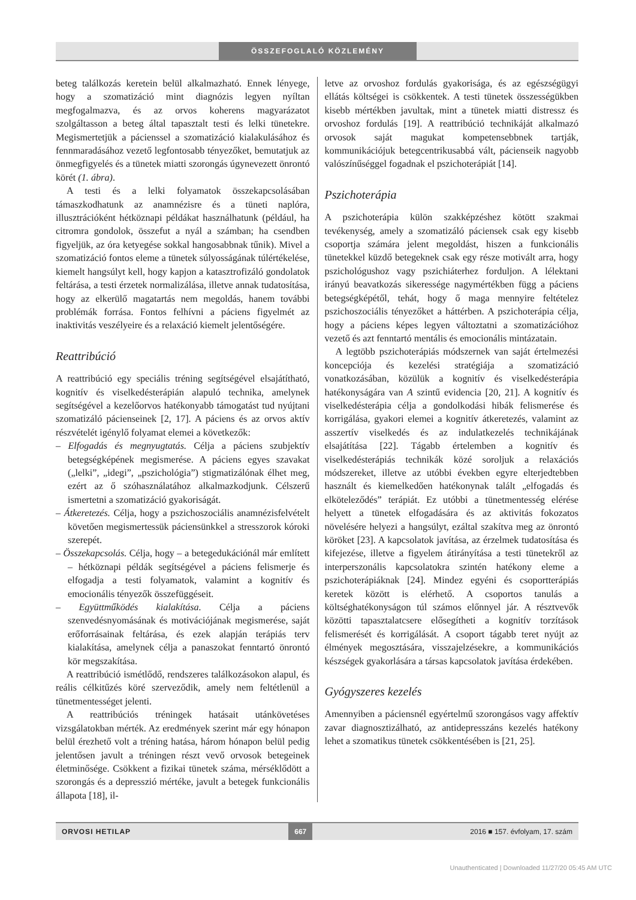ÖSSZEFOGLALÓ KÖZLEMÉNY
beteg találkozás keretein belül alkalmazható. Ennek lényege, hogy a szomatizáció mint diagnózis legyen nyíltan megfogalmazva, és az orvos koherens magyarázatot szolgáltasson a beteg által tapasztalt testi és lelki tünetekre. Megismertetjük a pácienssel a szomatizáció kialakulásához és fennmaradásához vezető legfontosabb tényezőket, bemutatjuk az önmegfigyelés és a tünetek miatti szorongás úgynevezett önrontó körét (1. ábra).
A testi és a lelki folyamatok összekapcsolásában támaszkodhatunk az anamnézisre és a tüneti naplóra, illusztrációként hétköznapi példákat használhatunk (például, ha citromra gondolok, összefut a nyál a számban; ha csendben figyeljük, az óra ketyegése sokkal hangosabbnak tűnik). Mivel a szomatizáció fontos eleme a tünetek súlyosságának túlértékelése, kiemelt hangsúlyt kell, hogy kapjon a katasztrofizáló gondolatok feltárása, a testi érzetek normalizálása, illetve annak tudatosítása, hogy az elkerülő magatartás nem megoldás, hanem további problémák forrása. Fontos felhívni a páciens figyelmét az inaktivitás veszélyeire és a relaxáció kiemelt jelentőségére.
Reattribúció
A reattribúció egy speciális tréning segítségével elsajátítható, kognitív és viselkedésterápián alapuló technika, amelynek segítségével a kezelőorvos hatékonyabb támogatást tud nyújtani szomatizáló pácienseinek [2, 17]. A páciens és az orvos aktív részvételét igénylő folyamat elemei a következők:
– Elfogadás és megnyugtatás. Célja a páciens szubjektív betegségképének megismerése. A páciens egyes szavakat („lelki”, „idegi”, „pszichológia”) stigmatizálónak élhet meg, ezért az ő szóhasználatához alkalmazkodjunk. Célszerű ismertetni a szomatizáció gyakoriságát.
– Átkeretezés. Célja, hogy a pszichoszociális anamnézisfelvételt követően megismertessük páciensünkkel a stresszorok kóroki szerepét.
– Összekapcsolás. Célja, hogy – a betegedukációnál már említett – hétköznapi példák segítségével a páciens felismerje és elfogadja a testi folyamatok, valamint a kognitív és emocionális tényezők összefüggéseit.
– Együttműködés kialakítása. Célja a páciens szenvedésnyomásának és motivációjának megismerése, saját erőforrásainak feltárása, és ezek alapján terápiás terv kialakítása, amelynek célja a panaszokat fenntartó önrontó kör megszakítása.
A reattribúció ismétlődő, rendszeres találkozásokon alapul, és reális célkitűzés köré szerveződik, amely nem feltétlenül a tünetmentességet jelenti.
A reattribúciós tréningek hatásait utánkövetéses vizsgálatokban mérték. Az eredmények szerint már egy hónapon belül érezhető volt a tréning hatása, három hónapon belül pedig jelentősen javult a tréningen részt vevő orvosok betegeinek életminősége. Csökkent a fizikai tünetek száma, mérséklődött a szorongás és a depresszió mértéke, javult a betegek funkcionális állapota [18], il-
letve az orvoshoz fordulás gyakorisága, és az egészségügyi ellátás költségei is csökkentek. A testi tünetek összességükben kisebb mértékben javultak, mint a tünetek miatti distressz és orvoshoz fordulás [19]. A reattribúció technikáját alkalmazó orvosok saját magukat kompetensebbnek tartják, kommunikációjuk betegcentrikusabbá vált, pácienseik nagyobb valószínűséggel fogadnak el pszichoterápiát [14].
Pszichoterápia
A pszichoterápia külön szakképzéshez kötött szakmai tevékenység, amely a szomatizáló páciensek csak egy kisebb csoportja számára jelent megoldást, hiszen a funkcionális tünetekkel küzdő betegeknek csak egy része motivált arra, hogy pszichológushoz vagy pszichiáterhez forduljon. A lélektani irányú beavatkozás sikeressége nagymértékben függ a páciens betegségképétől, tehát, hogy ő maga mennyire feltételez pszichoszociális tényezőket a háttérben. A pszichoterápia célja, hogy a páciens képes legyen változtatni a szomatizációhoz vezető és azt fenntartó mentális és emocionális mintázatain.
A legtöbb pszichoterápiás módszernek van saját értelmezési koncepciója és kezelési stratégiája a szomatizáció vonatkozásában, közülük a kognitív és viselkedésterápia hatékonyságára van A szintű evidencia [20, 21]. A kognitív és viselkedésterápia célja a gondolkodási hibák felismerése és korrigálása, gyakori elemei a kognitív átkeretezés, valamint az asszertív viselkedés és az indulatkezelés technikájának elsajátítása [22]. Tágabb értelemben a kognitív és viselkedésterápiás technikák közé soroljuk a relaxációs módszereket, illetve az utóbbi években egyre elterjedtebben használt és kiemelkedően hatékonynak talált „elfogadás és elköteleződés” terápiát. Ez utóbbi a tünetmentesség elérése helyett a tünetek elfogadására és az aktivitás fokozatos növelésére helyezi a hangsúlyt, ezáltal szakítva meg az önrontó köröket [23]. A kapcsolatok javítása, az érzelmek tudatosítása és kifejezése, illetve a figyelem átirányítása a testi tünetekről az interperszonális kapcsolatokra szintén hatékony eleme a pszichoterápiáknak [24]. Mindez egyéni és csoportterápiás keretek között is elérhető. A csoportos tanulás a költséghatékonyságon túl számos előnnyel jár. A résztvevők közötti tapasztalatcsere elősegítheti a kognitív torzítások felismerését és korrigálását. A csoport tágabb teret nyújt az élmények megosztására, visszajelzésekre, a kommunikációs készségek gyakorlására a társas kapcsolatok javítása érdekében.
Gyógyszeres kezelés
Amennyiben a páciensnél egyértelmű szorongásos vagy affektív zavar diagnosztizálható, az antidepresszáns kezelés hatékony lehet a szomatikus tünetek csökkentésében is [21, 25].
ORVOSI HETILAP 667 2016 ■ 157. évfolyam, 17. szám
Unauthenticated | Downloaded 11/27/20 05:45 AM UTC